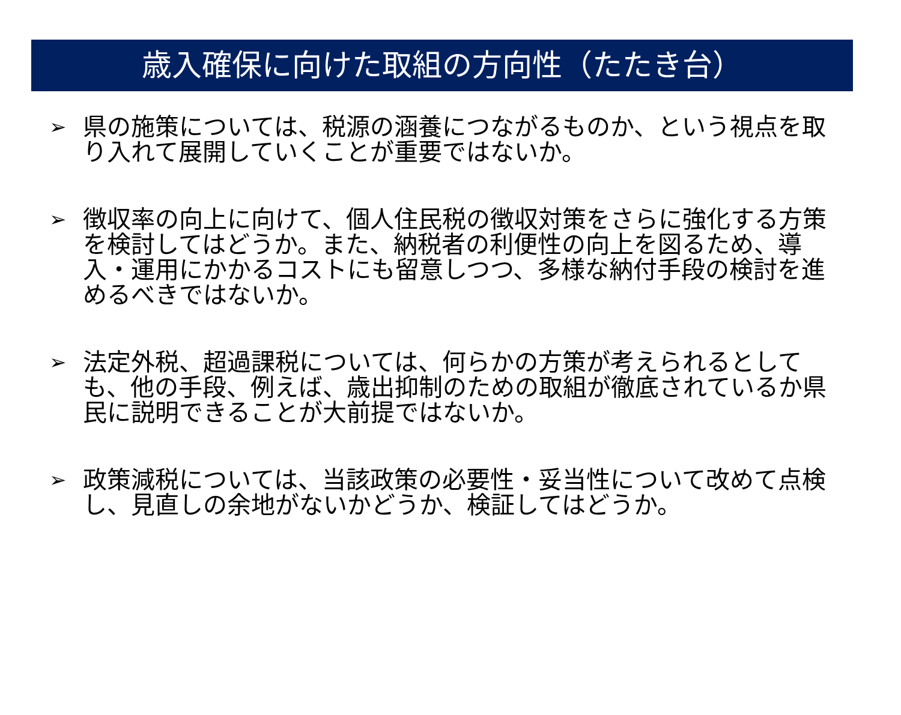歳入確保に向けた取組の方向性（たたき台）
➢
県の施策については、税源の涵養につながるものか、という視点を取り入れて展開していくことが重要ではないか。
➢
徴収率の向上に向けて、個人住民税の徴収対策をさらに強化する方策を検討してはどうか。また、納税者の利便性の向上を図るため、導入・運用にかかるコストにも留意しつつ、多様な納付手段の検討を進めるべきではないか。
➢
法定外税、超過課税については、何らかの方策が考えられるとしても、他の手段、例えば、歳出抑制のための取組が徹底されているか県民に説明できることが大前提ではないか。
➢
政策減税については、当該政策の必要性・妥当性について改めて点検し、見直しの余地がないかどうか、検証してはどうか。